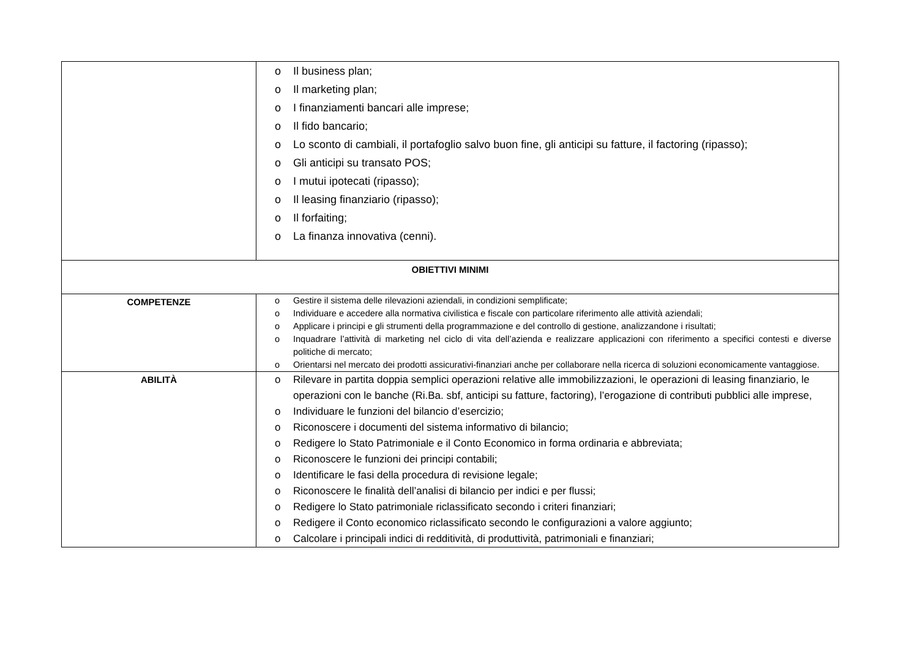| | o Il business plan; o Il marketing plan; o I finanziamenti bancari alle imprese; o Il fido bancario; o Lo sconto di cambiali, il portafoglio salvo buon fine, gli anticipi su fatture, il factoring (ripasso); o Gli anticipi su transato POS; o I mutui ipotecati (ripasso); o Il leasing finanziario (ripasso); o Il forfaiting; o La finanza innovativa (cenni). |
| OBIETTIVI MINIMI | |
| COMPETENZE | o Gestire il sistema delle rilevazioni aziendali, in condizioni semplificate; o Individuare e accedere alla normativa civilistica e fiscale con particolare riferimento alle attività aziendali; o Applicare i principi e gli strumenti della programmazione e del controllo di gestione, analizzandone i risultati; o Inquadrare l’attività di marketing nel ciclo di vita dell’azienda e realizzare applicazioni con riferimento a specifici contesti e diverse politiche di mercato; o Orientarsi nel mercato dei prodotti assicurativi-finanziari anche per collaborare nella ricerca di soluzioni economicamente vantaggiose. |
| ABILITÀ | o Rilevare in partita doppia semplici operazioni relative alle immobilizzazioni, le operazioni di leasing finanziario, le operazioni con le banche (Ri.Ba. sbf, anticipi su fatture, factoring), l’erogazione di contributi pubblici alle imprese, o Individuare le funzioni del bilancio d’esercizio; o Riconoscere i documenti del sistema informativo di bilancio; o Redigere lo Stato Patrimoniale e il Conto Economico in forma ordinaria e abbreviata; o Riconoscere le funzioni dei principi contabili; o Identificare le fasi della procedura di revisione legale; o Riconoscere le finalità dell’analisi di bilancio per indici e per flussi; o Redigere lo Stato patrimoniale riclassificato secondo i criteri finanziari; o Redigere il Conto economico riclassificato secondo le configurazioni a valore aggiunto; o Calcolare i principali indici di redditività, di produttività, patrimoniali e finanziari; |